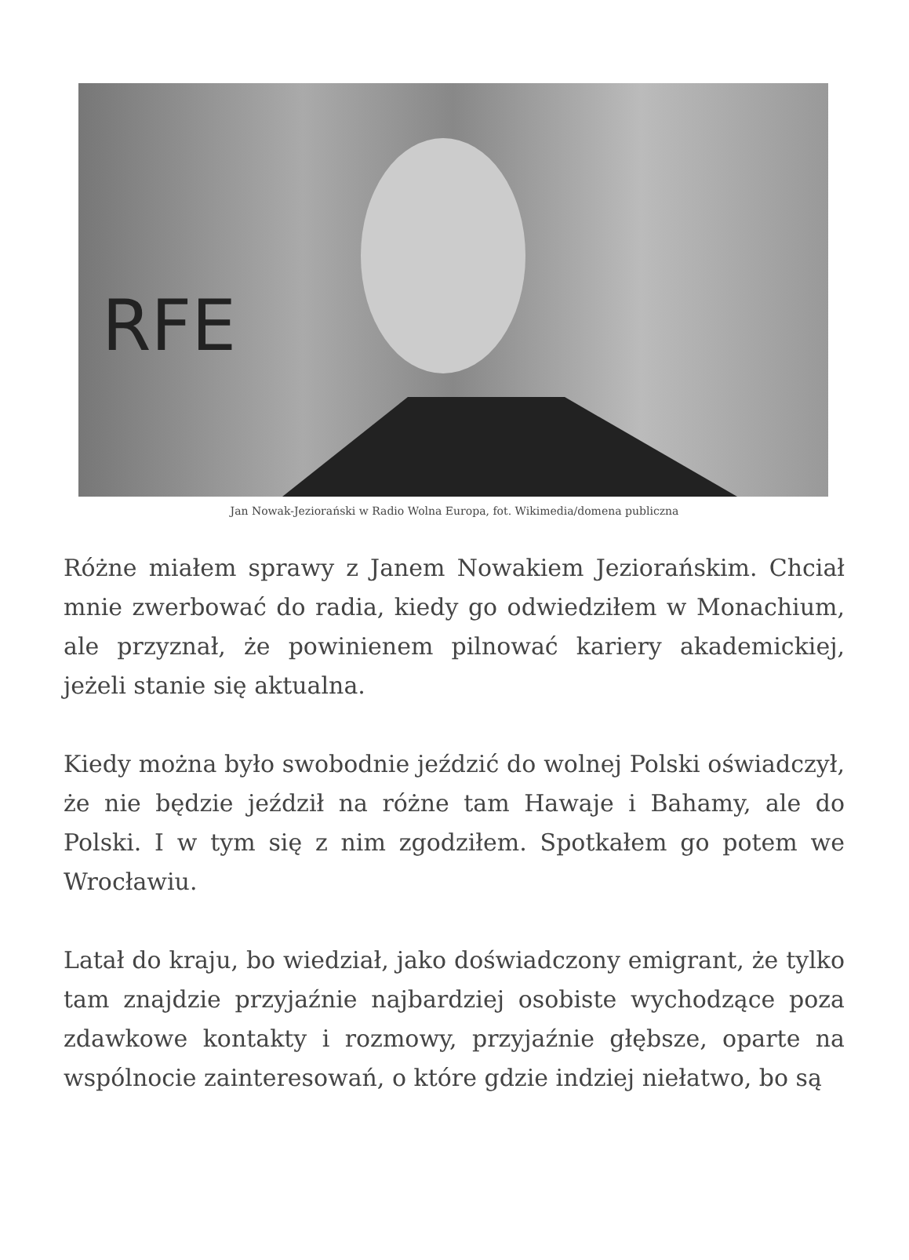RFE
Jan Nowak-Jeziorański w Radio Wolna Europa, fot. Wikimedia/domena publiczna
Różne miałem sprawy z Janem Nowakiem Jeziorańskim. Chciał mnie zwerbować do radia, kiedy go odwiedziłem w Monachium, ale przyznał, że powinienem pilnować kariery akademickiej, jeżeli stanie się aktualna.
Kiedy można było swobodnie jeździć do wolnej Polski oświadczył, że nie będzie jeździł na różne tam Hawaje i Bahamy, ale do Polski. I w tym się z nim zgodziłem. Spotkałem go potem we Wrocławiu.
Latał do kraju, bo wiedział, jako doświadczony emigrant, że tylko tam znajdzie przyjaźnie najbardziej osobiste wychodzące poza zdawkowe kontakty i rozmowy, przyjaźnie głębsze, oparte na wspólnocie zainteresowań, o które gdzie indziej niełatwo, bo są